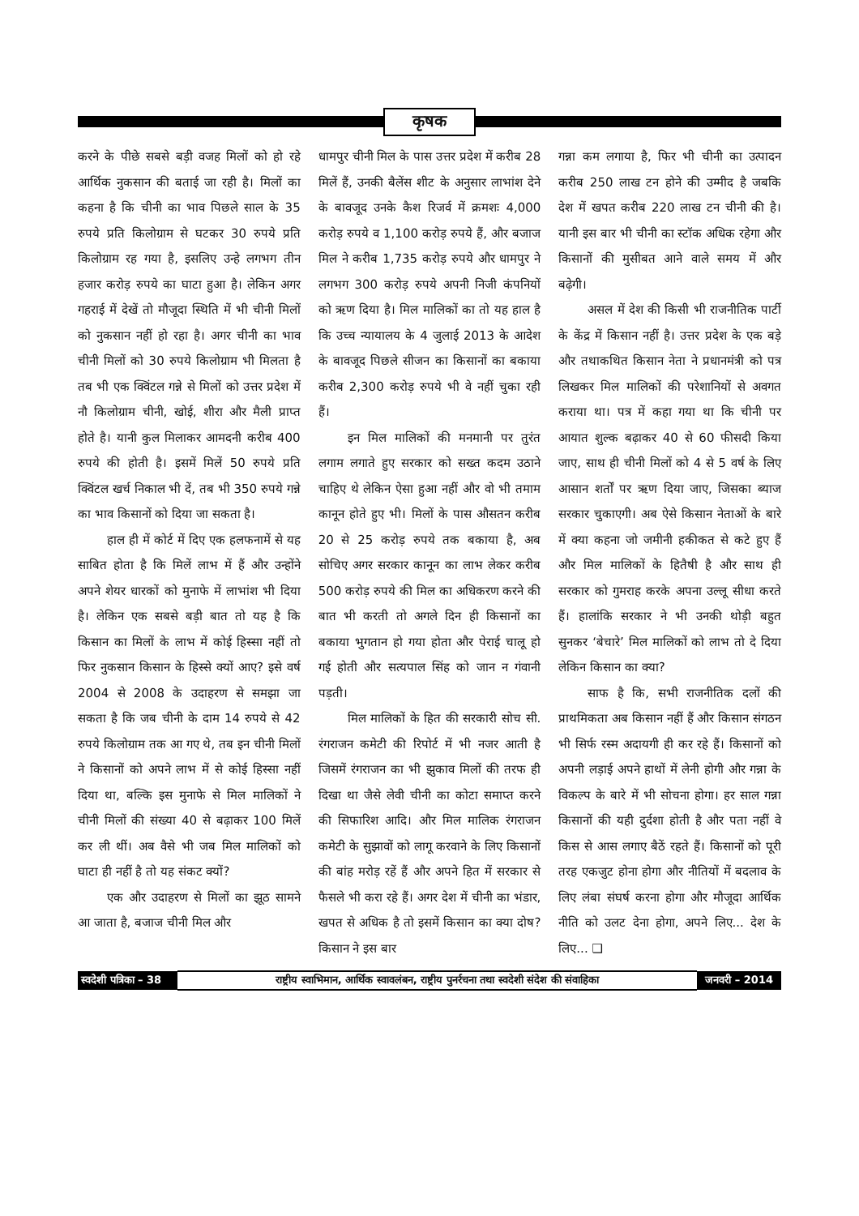कृषक
करने के पीछे सबसे बड़ी वजह मिलों को हो रहे आर्थिक नुकसान की बताई जा रही है। मिलों का कहना है कि चीनी का भाव पिछले साल के 35 रुपये प्रति किलोग्राम से घटकर 30 रुपये प्रति किलोग्राम रह गया है, इसलिए उन्हे लगभग तीन हजार करोड़ रुपये का घाटा हुआ है। लेकिन अगर गहराई में देखें तो मौजूदा स्थिति में भी चीनी मिलों को नुकसान नहीं हो रहा है। अगर चीनी का भाव चीनी मिलों को 30 रुपये किलोग्राम भी मिलता है तब भी एक क्विंटल गन्ने से मिलों को उत्तर प्रदेश में नौ किलोग्राम चीनी, खोई, शीरा और मैली प्राप्त होते है। यानी कुल मिलाकर आमदनी करीब 400 रुपये की होती है। इसमें मिलें 50 रुपये प्रति क्विंटल खर्च निकाल भी दें, तब भी 350 रुपये गन्ने का भाव किसानों को दिया जा सकता है।
हाल ही में कोर्ट में दिए एक हलफनामें से यह साबित होता है कि मिलें लाभ में हैं और उन्होंने अपने शेयर धारकों को मुनाफे में लाभांश भी दिया है। लेकिन एक सबसे बड़ी बात तो यह है कि किसान का मिलों के लाभ में कोई हिस्सा नहीं तो फिर नुकसान किसान के हिस्से क्यों आए? इसे वर्ष 2004 से 2008 के उदाहरण से समझा जा सकता है कि जब चीनी के दाम 14 रुपये से 42 रुपये किलोग्राम तक आ गए थे, तब इन चीनी मिलों ने किसानों को अपने लाभ में से कोई हिस्सा नहीं दिया था, बल्कि इस मुनाफे से मिल मालिकों ने चीनी मिलों की संख्या 40 से बढ़ाकर 100 मिलें कर ली थीं। अब वैसे भी जब मिल मालिकों को घाटा ही नहीं है तो यह संकट क्यों?
एक और उदाहरण से मिलों का झूठ सामने आ जाता है, बजाज चीनी मिल और
धामपुर चीनी मिल के पास उत्तर प्रदेश में करीब 28 मिलें हैं, उनकी बैलेंस शीट के अनुसार लाभांश देने के बावजूद उनके कैश रिजर्व में क्रमशः 4,000 करोड़ रुपये व 1,100 करोड़ रुपये हैं, और बजाज मिल ने करीब 1,735 करोड़ रुपये और धामपुर ने लगभग 300 करोड़ रुपये अपनी निजी कंपनियों को ऋण दिया है। मिल मालिकों का तो यह हाल है कि उच्च न्यायालय के 4 जुलाई 2013 के आदेश के बावजूद पिछले सीजन का किसानों का बकाया करीब 2,300 करोड़ रुपये भी वे नहीं चुका रही हैं।
इन मिल मालिकों की मनमानी पर तुरंत लगाम लगाते हुए सरकार को सख्त कदम उठाने चाहिए थे लेकिन ऐसा हुआ नहीं और वो भी तमाम कानून होते हुए भी। मिलों के पास औसतन करीब 20 से 25 करोड़ रुपये तक बकाया है, अब सोचिए अगर सरकार कानून का लाभ लेकर करीब 500 करोड़ रुपये की मिल का अधिकरण करने की बात भी करती तो अगले दिन ही किसानों का बकाया भुगतान हो गया होता और पेराई चालू हो गई होती और सत्यपाल सिंह को जान न गंवानी पड़ती।
मिल मालिकों के हित की सरकारी सोच सी. रंगराजन कमेटी की रिपोर्ट में भी नजर आती है जिसमें रंगराजन का भी झुकाव मिलों की तरफ ही दिखा था जैसे लेवी चीनी का कोटा समाप्त करने की सिफारिश आदि। और मिल मालिक रंगराजन कमेटी के सुझावों को लागू करवाने के लिए किसानों की बांह मरोड़ रहें हैं और अपने हित में सरकार से फैसले भी करा रहे हैं। अगर देश में चीनी का भंडार, खपत से अधिक है तो इसमें किसान का क्या दोष? किसान ने इस बार
गन्ना कम लगाया है, फिर भी चीनी का उत्पादन करीब 250 लाख टन होने की उम्मीद है जबकि देश में खपत करीब 220 लाख टन चीनी की है। यानी इस बार भी चीनी का स्टॉक अधिक रहेगा और किसानों की मुसीबत आने वाले समय में और बढ़ेगी।
असल में देश की किसी भी राजनीतिक पार्टी के केंद्र में किसान नहीं है। उत्तर प्रदेश के एक बड़े और तथाकथित किसान नेता ने प्रधानमंत्री को पत्र लिखकर मिल मालिकों की परेशानियों से अवगत कराया था। पत्र में कहा गया था कि चीनी पर आयात शुल्क बढ़ाकर 40 से 60 फीसदी किया जाए, साथ ही चीनी मिलों को 4 से 5 वर्ष के लिए आसान शर्तों पर ऋण दिया जाए, जिसका ब्याज सरकार चुकाएगी। अब ऐसे किसान नेताओं के बारे में क्या कहना जो जमीनी हकीकत से कटे हुए हैं और मिल मालिकों के हितैषी है और साथ ही सरकार को गुमराह करके अपना उल्लू सीधा करते हैं। हालांकि सरकार ने भी उनकी थोड़ी बहुत सुनकर ‘बेचारे’ मिल मालिकों को लाभ तो दे दिया लेकिन किसान का क्या?
साफ है कि, सभी राजनीतिक दलों की प्राथमिकता अब किसान नहीं हैं और किसान संगठन भी सिर्फ रस्म अदायगी ही कर रहे हैं। किसानों को अपनी लड़ाई अपने हाथों में लेनी होगी और गन्ना के विकल्प के बारे में भी सोचना होगा। हर साल गन्ना किसानों की यही दुर्दशा होती है और पता नहीं वे किस से आस लगाए बैठें रहते हैं। किसानों को पूरी तरह एकजुट होना होगा और नीतियों में बदलाव के लिए लंबा संघर्ष करना होगा और मौजूदा आर्थिक नीति को उलट देना होगा, अपने लिए... देश के लिए... ❑
स्वदेशी पत्रिका – 38 राष्ट्रीय स्वाभिमान, आर्थिक स्वावलंबन, राष्ट्रीय पुनर्रचना तथा स्वदेशी संदेश की संवाहिका जनवरी – 2014